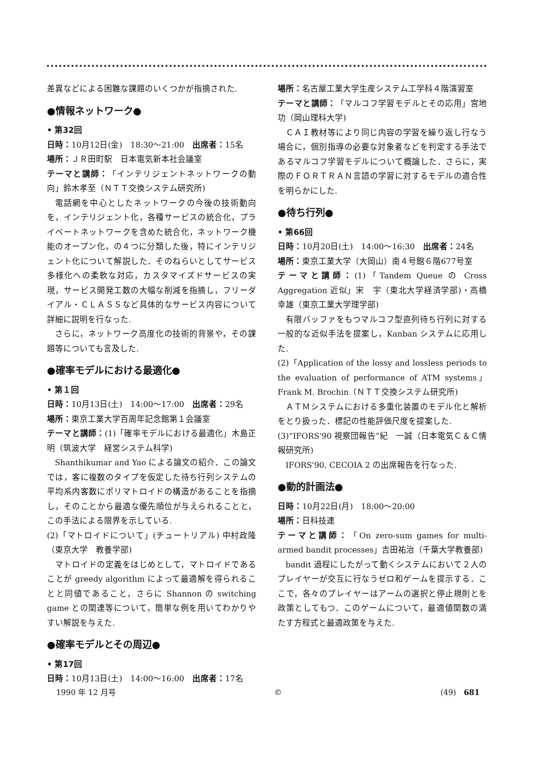差異などによる困難な課題のいくつかが指摘された.
●情報ネットワーク●
• 第32回
日時：10月12日(金)　18:30～21:00　出席者：15名
場所：ＪＲ田町駅　日本電気新本社会議室
テーマと講師：「インテリジェントネットワークの動向」鈴木孝至（ＮＴＴ交換システム研究所)
電話網を中心としたネットワークの今後の技術動向を，インテリジェント化，各種サービスの統合化，プライベートネットワークを含めた統合化，ネットワーク機能のオープン化，の４つに分類した後，特にインテリジェント化について解説した．そのねらいとしてサービス多様化への柔軟な対応，カスタマイズドサービスの実現，サービス開発工数の大幅な削減を指摘し，フリーダイアル・ＣＬＡＳＳなど具体的なサービス内容について詳細に説明を行なった.
さらに，ネットワーク高度化の技術的背景や，その課題等についても言及した.
●確率モデルにおける最適化●
• 第１回
日時：10月13日(土)　14:00～17:00　出席者：29名
場所：東京工業大学百周年記念館第１会議室
テーマと講師：(1)「確率モデルにおける最適化」木島正明（筑波大学　経営システム科学)
Shanthikumar and Yao による論文の紹介．この論文では，客に複数のタイプを仮定した待ち行列システムの平均系内客数にポリマトロイドの構造があることを指摘し，そのことから最適な優先順位が与えられることと，この手法による限界を示している.
(2)「マトロイドについて」(チュートリアル) 中村政隆（東京大学　教養学部)
マトロイドの定義をはじめとして，マトロイドであることが greedy algorithm によって最適解を得られることと同値であること，さらに Shannon の switching game との関連等について，簡単な例を用いてわかりやすい解説を与えた.
●確率モデルとその周辺●
• 第17回
日時：10月13日(土)　14:00～16:00　出席者：17名
場所：名古屋工業大学生産システム工学科４階演習室
テーマと講師：「マルコフ学習モデルとその応用」宮地功（岡山理科大学)
ＣＡＩ教材等により同じ内容の学習を繰り返し行なう場合に，個別指導の必要な対象者などを判定する手法であるマルコフ学習モデルについて概論した．さらに，実際のＦＯＲＴＲＡＮ言語の学習に対するモデルの適合性を明らかにした.
●待ち行列●
• 第66回
日時：10月20日(土)　14:00～16:30　出席者：24名
場所：東京工業大学（大岡山）南４号館６階677号室
テーマと講師：(1)「Tandem Queue の Cross Aggregation 近似」宋　宇（東北大学経済学部)・高橋幸雄（東京工業大学理学部)
有限バッファをもつマルコフ型直列待ち行列に対する一般的な近似手法を提案し，Kanban システムに応用した.
(2)「Application of the lossy and lossless periods to the evaluation of performance of ATM systems」Frank M. Brochin（ＮＴＴ交換システム研究所)
ＡＴＭシステムにおける多重化装置のモデル化と解析をとり扱った．標記の性能評価尺度を提案した.
(3)“IFORS'90 視察団報告”紀　一誠（日本電気Ｃ＆Ｃ情報研究所)
IFORS'90, CECOIA 2 の出席報告を行なった.
●動的計画法●
日時：10月22日(月)　18:00～20:00
場所：日科技連
テーマと講師：「On zero-sum games for multi-armed bandit processes」吉田祐治（千葉大学教養部)
bandit 過程にしたがって動くシステムにおいて２人のプレイヤーが交互に行なうゼロ和ゲームを提示する．ここで，各々のプレイヤーはアームの選択と停止規則とを政策としてもつ．このゲームについて，最適値関数の満たす方程式と最適政策を与えた.
1990 年 12 月号 © (49)　681